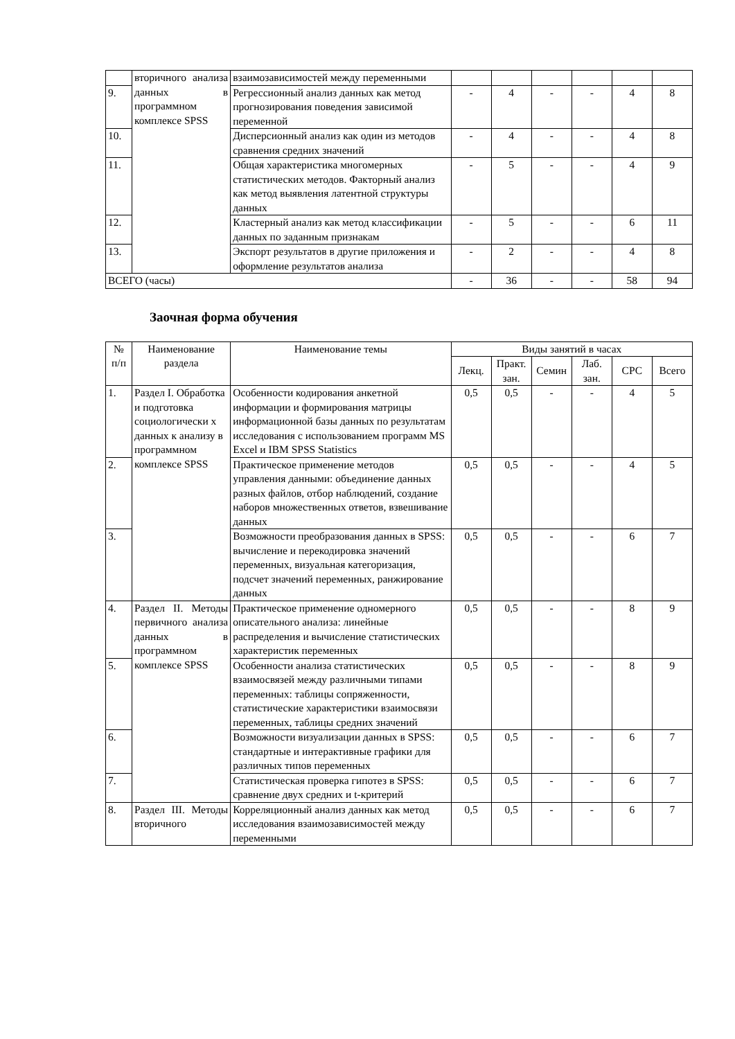| | вторичного анализа данных в программном комплексе SPSS | взаимозависимостей между переменными | | | | | | |
| 9. | | Регрессионный анализ данных как метод прогнозирования поведения зависимой переменной | - | 4 | - | - | 4 | 8 |
| 10. | | Дисперсионный анализ как один из методов сравнения средних значений | - | 4 | - | - | 4 | 8 |
| 11. | | Общая характеристика многомерных статистических методов. Факторный анализ как метод выявления латентной структуры данных | - | 5 | - | - | 4 | 9 |
| 12. | | Кластерный анализ как метод классификации данных по заданным признакам | - | 5 | - | - | 6 | 11 |
| 13. | | Экспорт результатов в другие приложения и оформление результатов анализа | - | 2 | - | - | 4 | 8 |
| ВСЕГО (часы) | | | - | 36 | - | - | 58 | 94 |
Заочная форма обучения
| № п/п | Наименование раздела | Наименование темы | Виды занятий в часах | | | | | |
| --- | --- | --- | --- | --- | --- | --- | --- | --- |
| | | | Лекц. | Практ. зан. | Семин | Лаб. зан. | СРС | Всего |
| 1. | Раздел I. Обработка и подготовка социологически х данных к анализу в программном комплексе SPSS | Особенности кодирования анкетной информации и формирования матрицы информационной базы данных по результатам исследования с использованием программ MS Excel и IBM SPSS Statistics | 0,5 | 0,5 | - | - | 4 | 5 |
| 2. | | Практическое применение методов управления данными: объединение данных разных файлов, отбор наблюдений, создание наборов множественных ответов, взвешивание данных | 0,5 | 0,5 | - | - | 4 | 5 |
| 3. | | Возможности преобразования данных в SPSS: вычисление и перекодировка значений переменных, визуальная категоризация, подсчет значений переменных, ранжирование данных | 0,5 | 0,5 | - | - | 6 | 7 |
| 4. | Раздел II. Методы первичного анализа данных в программном комплексе SPSS | Практическое применение одномерного описательного анализа: линейные распределения и вычисление статистических характеристик переменных | 0,5 | 0,5 | - | - | 8 | 9 |
| 5. | | Особенности анализа статистических взаимосвязей между различными типами переменных: таблицы сопряженности, статистические характеристики взаимосвязи переменных, таблицы средних значений | 0,5 | 0,5 | - | - | 8 | 9 |
| 6. | | Возможности визуализации данных в SPSS: стандартные и интерактивные графики для различных типов переменных | 0,5 | 0,5 | - | - | 6 | 7 |
| 7. | | Статистическая проверка гипотез в SPSS: сравнение двух средних и t-критерий | 0,5 | 0,5 | - | - | 6 | 7 |
| 8. | Раздел III. Методы вторичного | Корреляционный анализ данных как метод исследования взаимозависимостей между переменными | 0,5 | 0,5 | - | - | 6 | 7 |